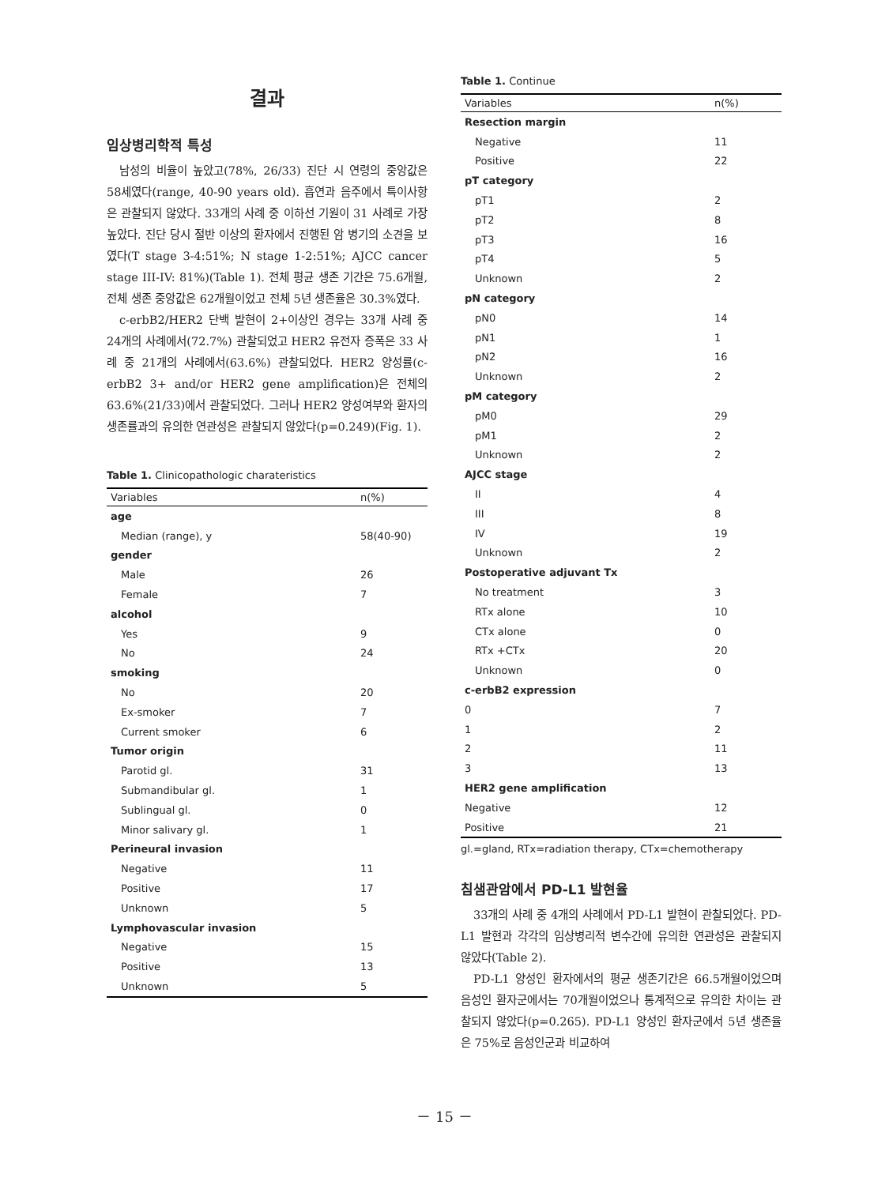결과
임상병리학적 특성
남성의 비율이 높았고(78%, 26/33) 진단 시 연령의 중앙값은 58세였다(range, 40-90 years old). 흡연과 음주에서 특이사항은 관찰되지 않았다. 33개의 사례 중 이하선 기원이 31 사례로 가장 높았다. 진단 당시 절반 이상의 환자에서 진행된 암 병기의 소견을 보였다(T stage 3-4:51%; N stage 1-2:51%; AJCC cancer stage III-IV: 81%)(Table 1). 전체 평균 생존 기간은 75.6개월, 전체 생존 중앙값은 62개월이었고 전체 5년 생존율은 30.3%였다.
c-erbB2/HER2 단백 발현이 2+이상인 경우는 33개 사례 중 24개의 사례에서(72.7%) 관찰되었고 HER2 유전자 증폭은 33 사례 중 21개의 사례에서(63.6%) 관찰되었다. HER2 양성률(c-erbB2 3+ and/or HER2 gene amplification)은 전체의 63.6%(21/33)에서 관찰되었다. 그러나 HER2 양성여부와 환자의 생존률과의 유의한 연관성은 관찰되지 않았다(p=0.249)(Fig. 1).
Table 1. Clinicopathologic charateristics
| Variables | n(%) |
| --- | --- |
| age | |
| Median (range), y | 58(40-90) |
| gender | |
| Male | 26 |
| Female | 7 |
| alcohol | |
| Yes | 9 |
| No | 24 |
| smoking | |
| No | 20 |
| Ex-smoker | 7 |
| Current smoker | 6 |
| Tumor origin | |
| Parotid gl. | 31 |
| Submandibular gl. | 1 |
| Sublingual gl. | 0 |
| Minor salivary gl. | 1 |
| Perineural invasion | |
| Negative | 11 |
| Positive | 17 |
| Unknown | 5 |
| Lymphovascular invasion | |
| Negative | 15 |
| Positive | 13 |
| Unknown | 5 |
Table 1. Continue
| Variables | n(%) |
| --- | --- |
| Resection margin | |
| Negative | 11 |
| Positive | 22 |
| pT category | |
| pT1 | 2 |
| pT2 | 8 |
| pT3 | 16 |
| pT4 | 5 |
| Unknown | 2 |
| pN category | |
| pN0 | 14 |
| pN1 | 1 |
| pN2 | 16 |
| Unknown | 2 |
| pM category | |
| pM0 | 29 |
| pM1 | 2 |
| Unknown | 2 |
| AJCC stage | |
| II | 4 |
| III | 8 |
| IV | 19 |
| Unknown | 2 |
| Postoperative adjuvant Tx | |
| No treatment | 3 |
| RTx alone | 10 |
| CTx alone | 0 |
| RTx +CTx | 20 |
| Unknown | 0 |
| c-erbB2 expression | |
| 0 | 7 |
| 1 | 2 |
| 2 | 11 |
| 3 | 13 |
| HER2 gene amplification | |
| Negative | 12 |
| Positive | 21 |
gl.=gland, RTx=radiation therapy, CTx=chemotherapy
침샘관암에서 PD-L1 발현율
33개의 사례 중 4개의 사례에서 PD-L1 발현이 관찰되었다. PD-L1 발현과 각각의 임상병리적 변수간에 유의한 연관성은 관찰되지 않았다(Table 2).
PD-L1 양성인 환자에서의 평균 생존기간은 66.5개월이었으며 음성인 환자군에서는 70개월이었으나 통계적으로 유의한 차이는 관찰되지 않았다(p=0.265). PD-L1 양성인 환자군에서 5년 생존율은 75%로 음성인군과 비교하여
－ 15 －